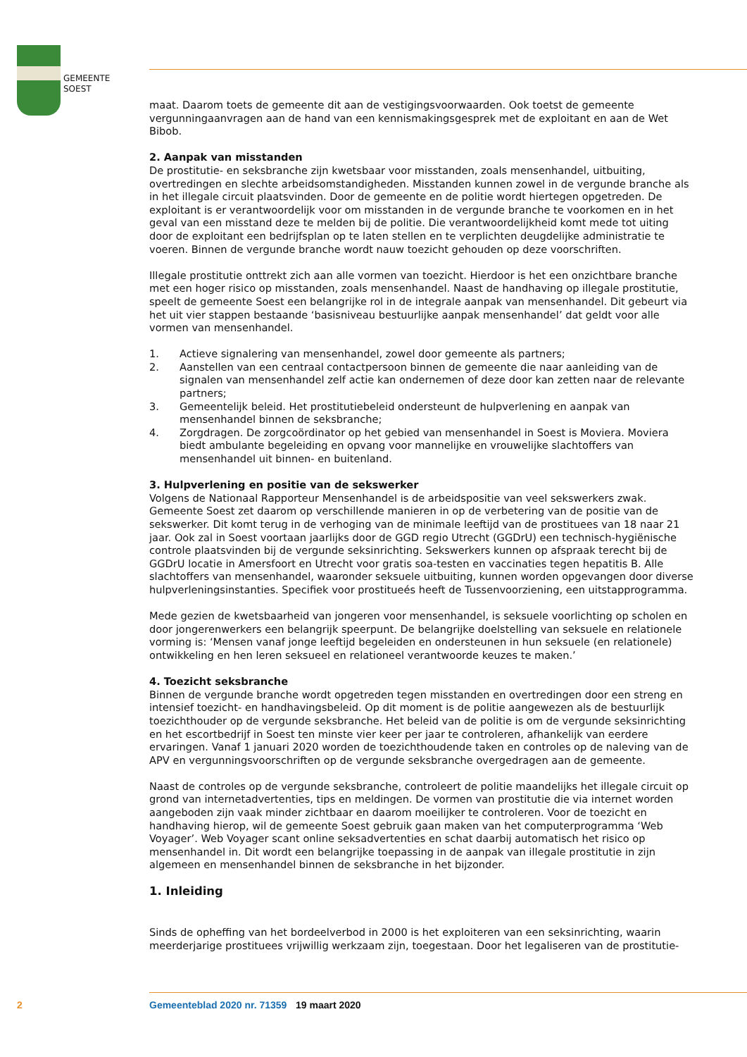GEMEENTE
SOEST
maat. Daarom toets de gemeente dit aan de vestigingsvoorwaarden. Ook toetst de gemeente vergunningaanvragen aan de hand van een kennismakingsgesprek met de exploitant en aan de Wet Bibob.
2. Aanpak van misstanden
De prostitutie- en seksbranche zijn kwetsbaar voor misstanden, zoals mensenhandel, uitbuiting, overtredingen en slechte arbeidsomstandigheden. Misstanden kunnen zowel in de vergunde branche als in het illegale circuit plaatsvinden. Door de gemeente en de politie wordt hiertegen opgetreden. De exploitant is er verantwoordelijk voor om misstanden in de vergunde branche te voorkomen en in het geval van een misstand deze te melden bij de politie. Die verantwoordelijkheid komt mede tot uiting door de exploitant een bedrijfsplan op te laten stellen en te verplichten deugdelijke administratie te voeren. Binnen de vergunde branche wordt nauw toezicht gehouden op deze voorschriften.
Illegale prostitutie onttrekt zich aan alle vormen van toezicht. Hierdoor is het een onzichtbare branche met een hoger risico op misstanden, zoals mensenhandel. Naast de handhaving op illegale prostitutie, speelt de gemeente Soest een belangrijke rol in de integrale aanpak van mensenhandel. Dit gebeurt via het uit vier stappen bestaande ‘basisniveau bestuurlijke aanpak mensenhandel’ dat geldt voor alle vormen van mensenhandel.
1. Actieve signalering van mensenhandel, zowel door gemeente als partners;
2. Aanstellen van een centraal contactpersoon binnen de gemeente die naar aanleiding van de signalen van mensenhandel zelf actie kan ondernemen of deze door kan zetten naar de relevante partners;
3. Gemeentelijk beleid. Het prostitutiebeleid ondersteunt de hulpverlening en aanpak van mensenhandel binnen de seksbranche;
4. Zorgdragen. De zorgcoördinator op het gebied van mensenhandel in Soest is Moviera. Moviera biedt ambulante begeleiding en opvang voor mannelijke en vrouwelijke slachtoffers van mensenhandel uit binnen- en buitenland.
3. Hulpverlening en positie van de sekswerker
Volgens de Nationaal Rapporteur Mensenhandel is de arbeidspositie van veel sekswerkers zwak. Gemeente Soest zet daarom op verschillende manieren in op de verbetering van de positie van de sekswerker. Dit komt terug in de verhoging van de minimale leeftijd van de prostituees van 18 naar 21 jaar. Ook zal in Soest voortaan jaarlijks door de GGD regio Utrecht (GGDrU) een technisch-hygiënische controle plaatsvinden bij de vergunde seksinrichting. Sekswerkers kunnen op afspraak terecht bij de GGDrU locatie in Amersfoort en Utrecht voor gratis soa-testen en vaccinaties tegen hepatitis B. Alle slachtoffers van mensenhandel, waaronder seksuele uitbuiting, kunnen worden opgevangen door diverse hulpverleningsinstanties. Specifiek voor prostitueés heeft de Tussenvoorziening, een uitstapprogramma.
Mede gezien de kwetsbaarheid van jongeren voor mensenhandel, is seksuele voorlichting op scholen en door jongerenwerkers een belangrijk speerpunt. De belangrijke doelstelling van seksuele en relationele vorming is: ‘Mensen vanaf jonge leeftijd begeleiden en ondersteunen in hun seksuele (en relationele) ontwikkeling en hen leren seksueel en relationeel verantwoorde keuzes te maken.’
4. Toezicht seksbranche
Binnen de vergunde branche wordt opgetreden tegen misstanden en overtredingen door een streng en intensief toezicht- en handhavingsbeleid. Op dit moment is de politie aangewezen als de bestuurlijk toezichthouder op de vergunde seksbranche. Het beleid van de politie is om de vergunde seksinrichting en het escortbedrijf in Soest ten minste vier keer per jaar te controleren, afhankelijk van eerdere ervaringen. Vanaf 1 januari 2020 worden de toezichthoudende taken en controles op de naleving van de APV en vergunningsvoorschriften op de vergunde seksbranche overgedragen aan de gemeente.
Naast de controles op de vergunde seksbranche, controleert de politie maandelijks het illegale circuit op grond van internetadvertenties, tips en meldingen. De vormen van prostitutie die via internet worden aangeboden zijn vaak minder zichtbaar en daarom moeilijker te controleren. Voor de toezicht en handhaving hierop, wil de gemeente Soest gebruik gaan maken van het computerprogramma ‘Web Voyager’. Web Voyager scant online seksadvertenties en schat daarbij automatisch het risico op mensenhandel in. Dit wordt een belangrijke toepassing in de aanpak van illegale prostitutie in zijn algemeen en mensenhandel binnen de seksbranche in het bijzonder.
1. Inleiding
Sinds de opheffing van het bordeelverbod in 2000 is het exploiteren van een seksinrichting, waarin meerderjarige prostituees vrijwillig werkzaam zijn, toegestaan. Door het legaliseren van de prostitutie-
2 Gemeenteblad 2020 nr. 71359 19 maart 2020